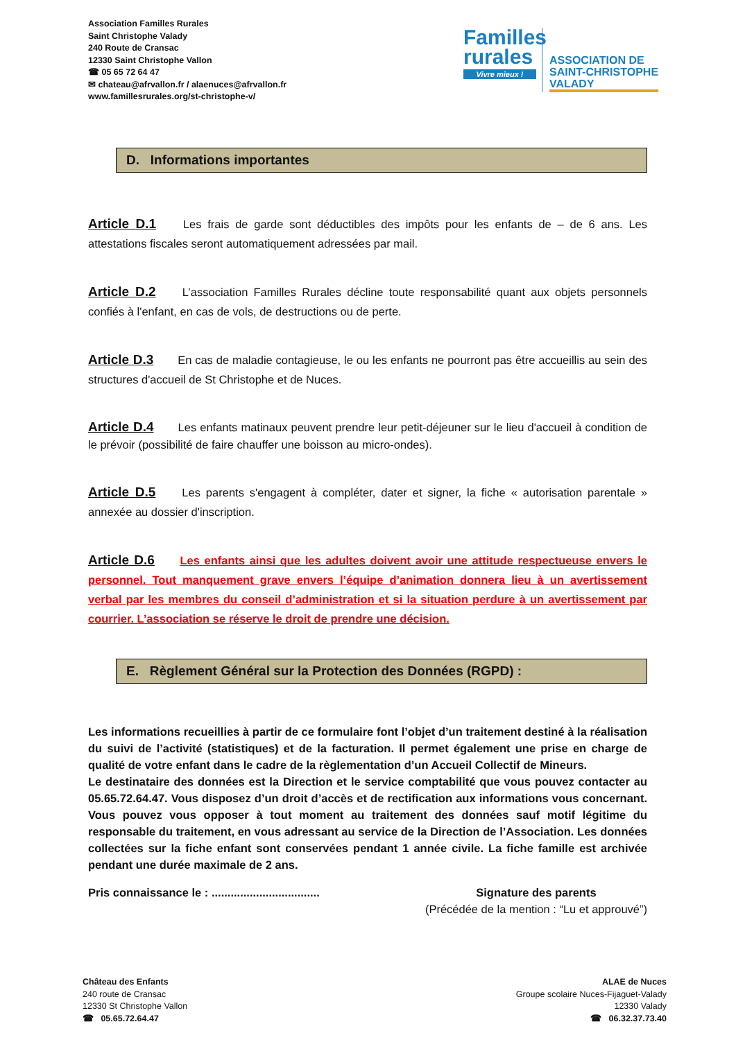Association Familles Rurales
Saint Christophe Valady
240 Route de Cransac
12330 Saint Christophe Vallon
☎ 05 65 72 64 47
✉ chateau@afrvallon.fr / alaenuces@afrvallon.fr
www.famillesrurales.org/st-christophe-v/
Familles rurales
Vivre mieux !
ASSOCIATION DE
SAINT-CHRISTOPHE
VALADY
D. Informations importantes
Article D.1 Les frais de garde sont déductibles des impôts pour les enfants de – de 6 ans. Les attestations fiscales seront automatiquement adressées par mail.
Article D.2 L’association Familles Rurales décline toute responsabilité quant aux objets personnels confiés à l'enfant, en cas de vols, de destructions ou de perte.
Article D.3 En cas de maladie contagieuse, le ou les enfants ne pourront pas être accueillis au sein des structures d'accueil de St Christophe et de Nuces.
Article D.4 Les enfants matinaux peuvent prendre leur petit-déjeuner sur le lieu d'accueil à condition de le prévoir (possibilité de faire chauffer une boisson au micro-ondes).
Article D.5 Les parents s'engagent à compléter, dater et signer, la fiche « autorisation parentale » annexée au dossier d'inscription.
Article D.6 Les enfants ainsi que les adultes doivent avoir une attitude respectueuse envers le personnel. Tout manquement grave envers l’équipe d’animation donnera lieu à un avertissement verbal par les membres du conseil d’administration et si la situation perdure à un avertissement par courrier. L’association se réserve le droit de prendre une décision.
E. Règlement Général sur la Protection des Données (RGPD) :
Les informations recueillies à partir de ce formulaire font l’objet d’un traitement destiné à la réalisation du suivi de l’activité (statistiques) et de la facturation. Il permet également une prise en charge de qualité de votre enfant dans le cadre de la règlementation d’un Accueil Collectif de Mineurs.
Le destinataire des données est la Direction et le service comptabilité que vous pouvez contacter au 05.65.72.64.47. Vous disposez d’un droit d’accès et de rectification aux informations vous concernant. Vous pouvez vous opposer à tout moment au traitement des données sauf motif légitime du responsable du traitement, en vous adressant au service de la Direction de l’Association. Les données collectées sur la fiche enfant sont conservées pendant 1 année civile. La fiche famille est archivée pendant une durée maximale de 2 ans.
Pris connaissance le : ..................................
Signature des parents
(Précédée de la mention : “Lu et approuvé”)
Château des Enfants
240 route de Cransac
12330 St Christophe Vallon
☎ 05.65.72.64.47
ALAE de Nuces
Groupe scolaire Nuces-Fijaguet-Valady
12330 Valady
☎ 06.32.37.73.40